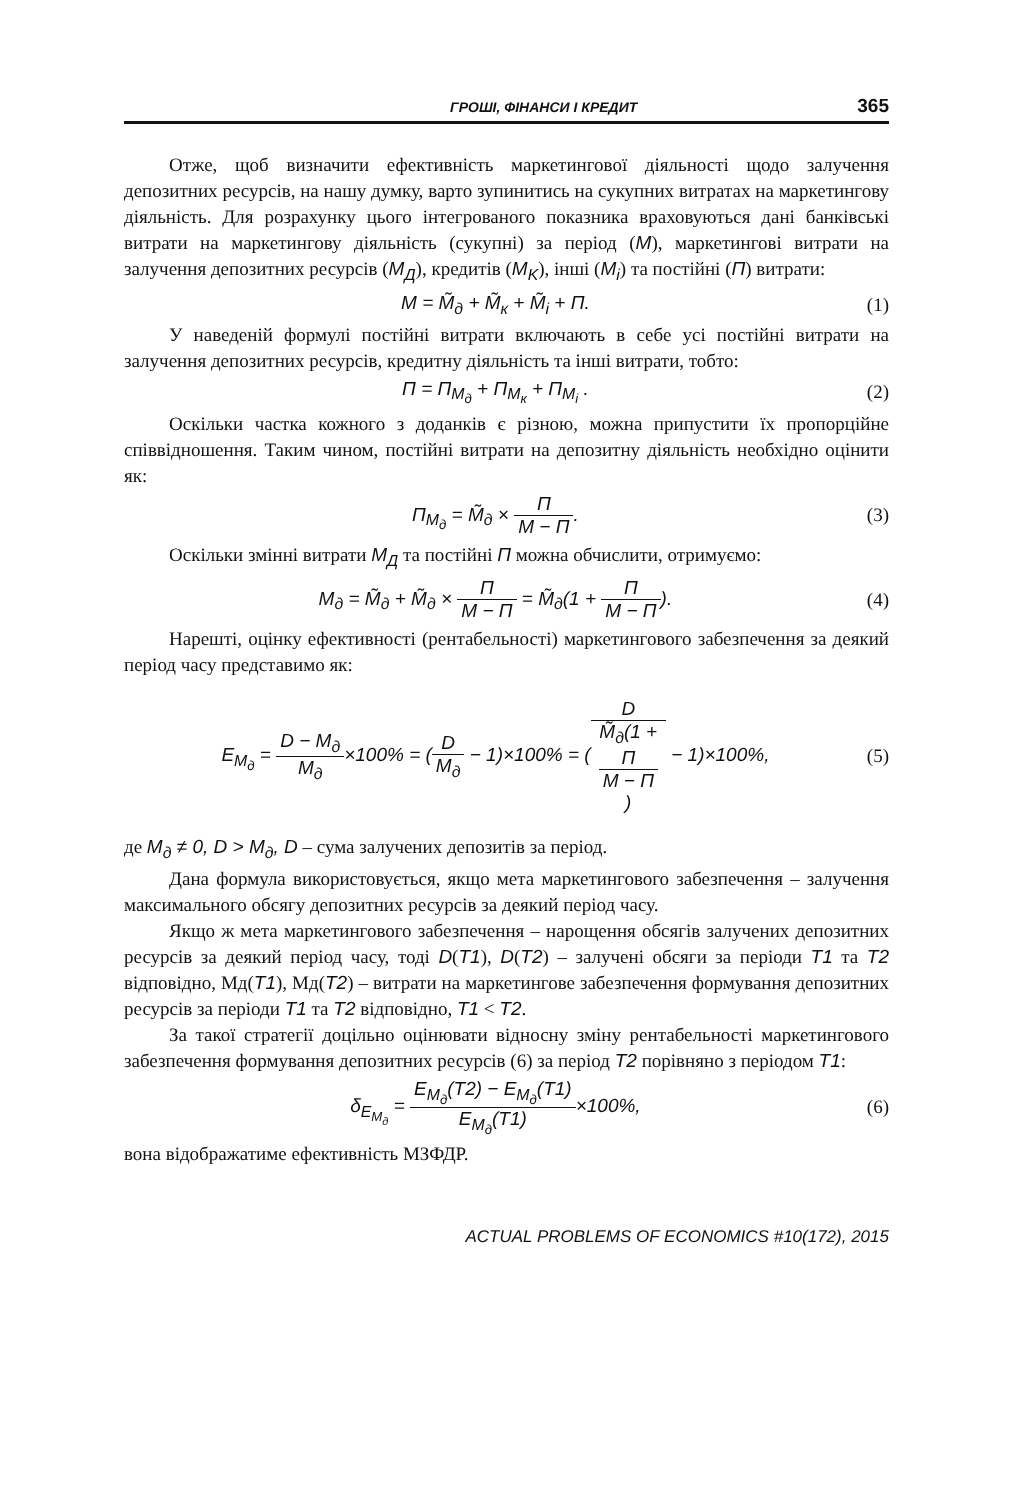ГРОШІ, ФІНАНСИ І КРЕДИТ 365
Отже, щоб визначити ефективність маркетингової діяльності щодо залучення депозитних ресурсів, на нашу думку, варто зупинитись на сукупних витратах на маркетингову діяльність. Для розрахунку цього інтегрованого показника враховуються дані банківські витрати на маркетингову діяльність (сукупні) за період (M), маркетингові витрати на залучення депозитних ресурсів (M<sub>Д</sub>), кредитів (M<sub>K</sub>), інші (M<sub>i</sub>) та постійні (П) витрати:
M = M̃<sub>д</sub> + M̃<sub>к</sub> + M̃<sub>i</sub> + П. (1)
У наведеній формулі постійні витрати включають в себе усі постійні витрати на залучення депозитних ресурсів, кредитну діяльність та інші витрати, тобто:
П = П<sub>M<sub>д</sub></sub> + П<sub>M<sub>к</sub></sub> + П<sub>M<sub>i</sub></sub> . (2)
Оскільки частка кожного з доданків є різною, можна припустити їх пропорційне співвідношення. Таким чином, постійні витрати на депозитну діяльність необхідно оцінити як:
П<sub>M<sub>д</sub></sub> = M̃<sub>д</sub> × П M − П. (3)
Оскільки змінні витрати M<sub>Д</sub> та постійні П можна обчислити, отримуємо:
M<sub>д</sub> = M̃<sub>д</sub> + M̃<sub>д</sub> × П M − П = M̃<sub>д</sub>(1 + П M − П). (4)
Нарешті, оцінку ефективності (рентабельності) маркетингового забезпечення за деякий період часу представимо як:
E<sub>M<sub>д</sub></sub> = D − M<sub>д</sub> M<sub>д</sub>×100% = (D M<sub>д</sub> − 1)×100% = (D M̃<sub>д</sub>(1 +
П
M − П) − 1)×100%, (5)
де M<sub>д</sub> ≠ 0, D > M<sub>д</sub>, D – сума залучених депозитів за період.
Дана формула використовується, якщо мета маркетингового забезпечення – залучення максимального обсягу депозитних ресурсів за деякий період часу.
Якщо ж мета маркетингового забезпечення – нарощення обсягів залучених депозитних ресурсів за деякий період часу, тоді D(T1), D(T2) – залучені обсяги за періоди T1 та T2 відповідно, Мд(T1), Мд(T2) – витрати на маркетингове забезпечення формування депозитних ресурсів за періоди T1 та T2 відповідно, T1 < T2.
За такої стратегії доцільно оцінювати відносну зміну рентабельності маркетингового забезпечення формування депозитних ресурсів (6) за період T2 порівняно з періодом T1:
δ<sub>E<sub>M<sub>д</sub></sub></sub> = E<sub>M<sub>д</sub></sub>(T2) − E<sub>M<sub>д</sub></sub>(T1) E<sub>M<sub>д</sub></sub>(T1)×100%, (6)
вона відображатиме ефективність МЗФДР.
ACTUAL PROBLEMS OF ECONOMICS #10(172), 2015